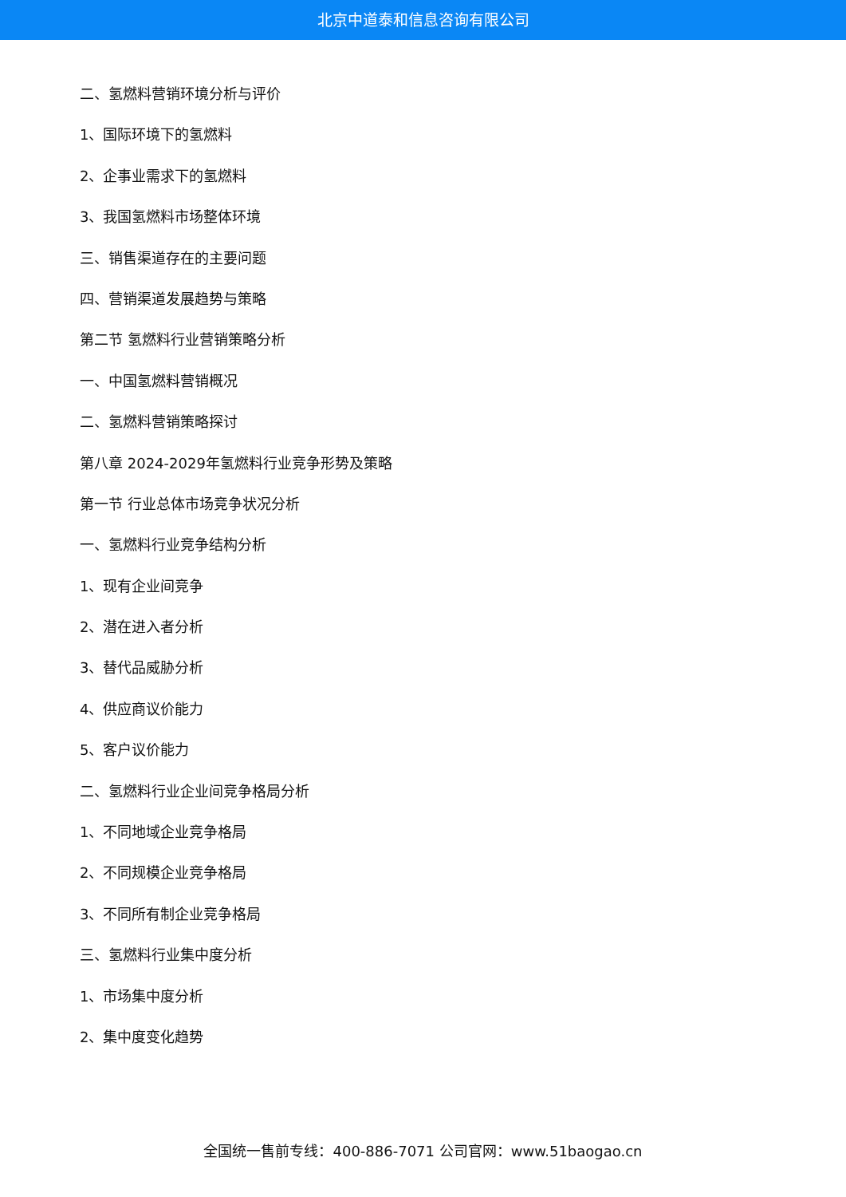北京中道泰和信息咨询有限公司
二、氢燃料营销环境分析与评价
1、国际环境下的氢燃料
2、企事业需求下的氢燃料
3、我国氢燃料市场整体环境
三、销售渠道存在的主要问题
四、营销渠道发展趋势与策略
第二节 氢燃料行业营销策略分析
一、中国氢燃料营销概况
二、氢燃料营销策略探讨
第八章 2024-2029年氢燃料行业竞争形势及策略
第一节 行业总体市场竞争状况分析
一、氢燃料行业竞争结构分析
1、现有企业间竞争
2、潜在进入者分析
3、替代品威胁分析
4、供应商议价能力
5、客户议价能力
二、氢燃料行业企业间竞争格局分析
1、不同地域企业竞争格局
2、不同规模企业竞争格局
3、不同所有制企业竞争格局
三、氢燃料行业集中度分析
1、市场集中度分析
2、集中度变化趋势
全国统一售前专线：400-886-7071 公司官网：www.51baogao.cn